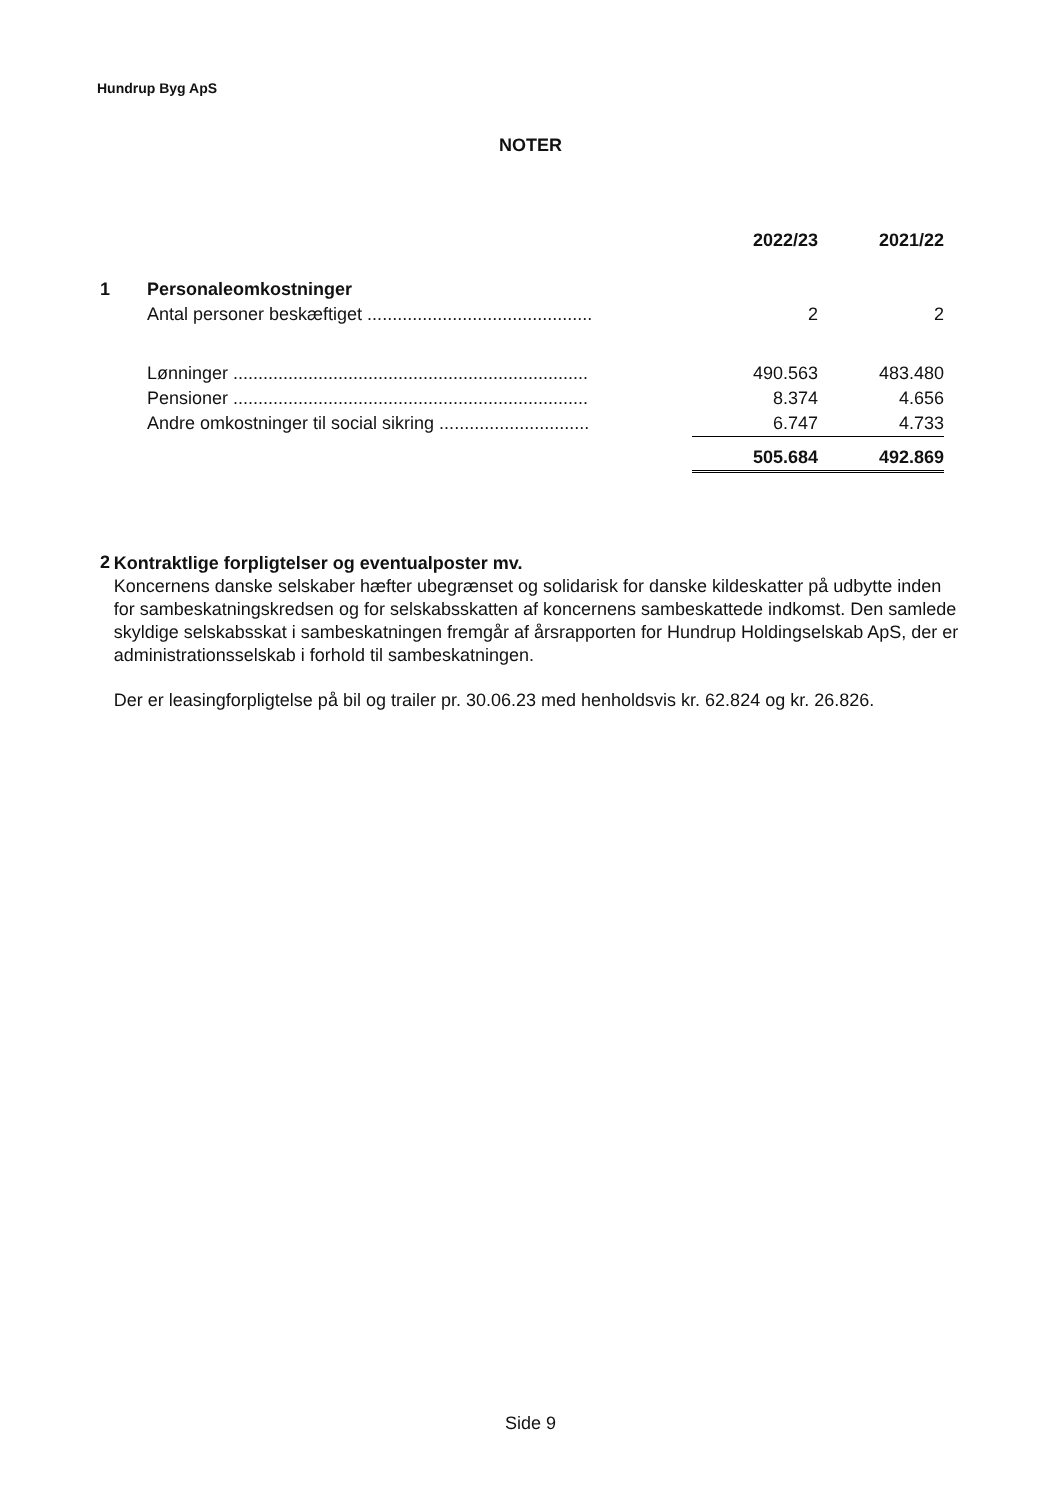Hundrup Byg ApS
NOTER
| | | 2022/23 | 2021/22 |
| --- | --- | --- | --- |
| 1 | Personaleomkostninger | | |
| | Antal personer beskæftiget ............................................. | 2 | 2 |
| | Lønninger ....................................................................... | 490.563 | 483.480 |
| | Pensioner ....................................................................... | 8.374 | 4.656 |
| | Andre omkostninger til social sikring .............................. | 6.747 | 4.733 |
| | | 505.684 | 492.869 |
2
Kontraktlige forpligtelser og eventualposter mv.
Koncernens danske selskaber hæfter ubegrænset og solidarisk for danske kildeskatter på udbytte inden for sambeskatningskredsen og for selskabsskatten af koncernens sambeskattede indkomst. Den samlede skyldige selskabsskat i sambeskatningen fremgår af årsrapporten for Hundrup Holdingselskab ApS, der er administrationsselskab i forhold til sambeskatningen.
Der er leasingforpligtelse på bil og trailer pr. 30.06.23 med henholdsvis kr. 62.824 og kr. 26.826.
Side 9